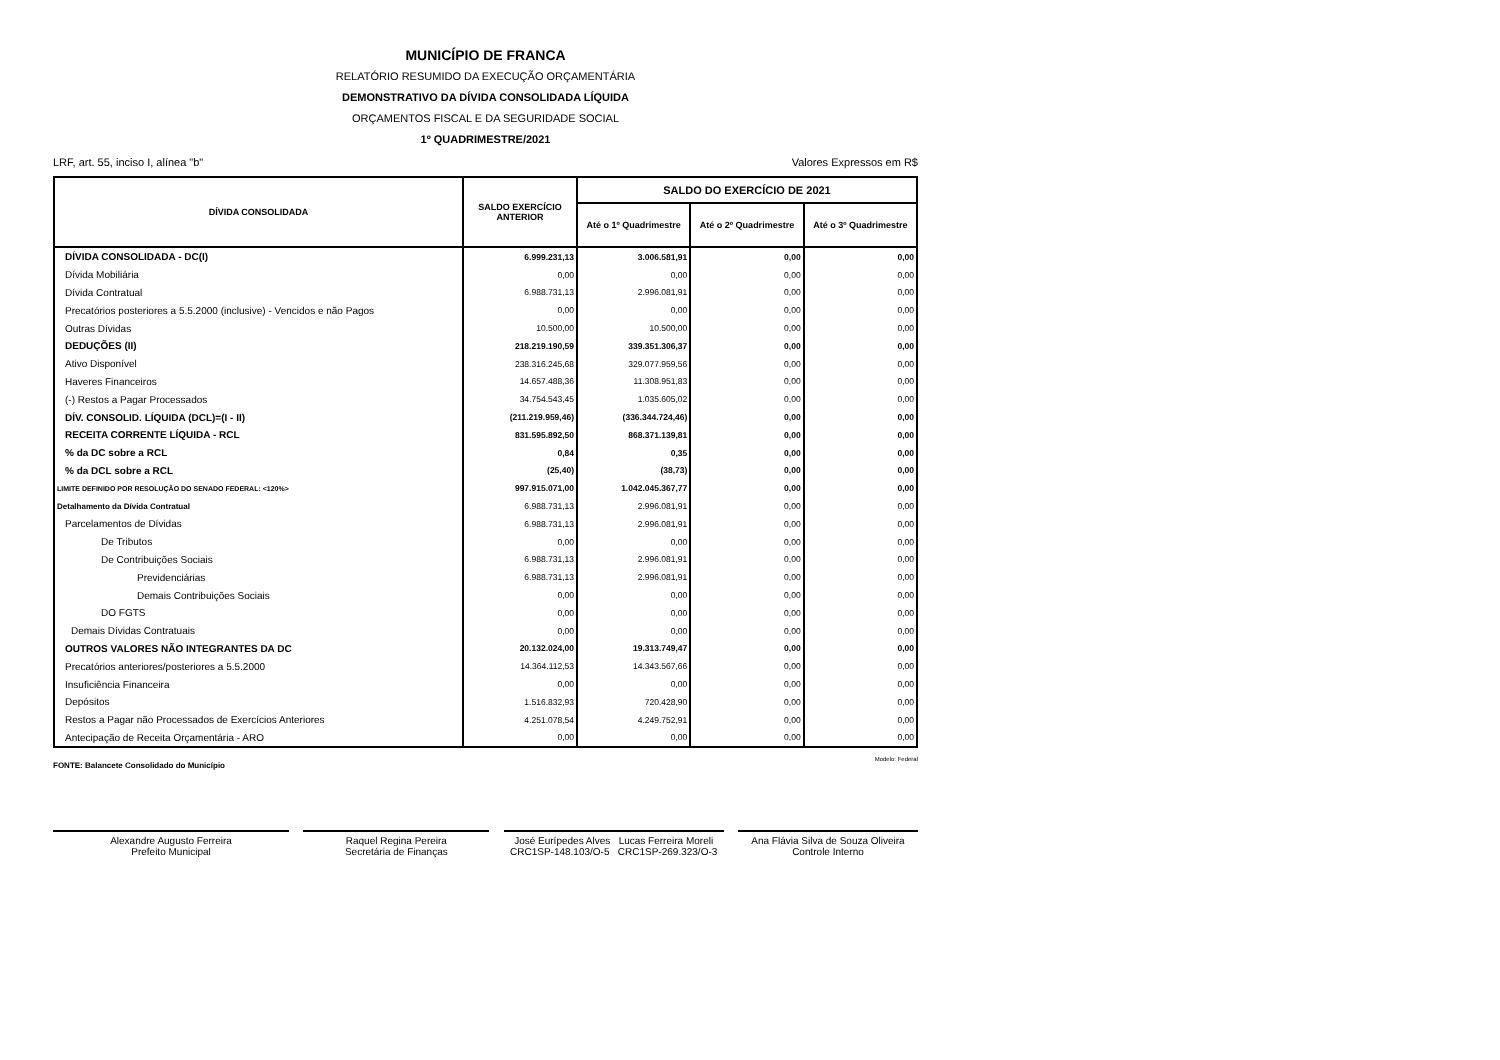MUNICÍPIO DE FRANCA
RELATÓRIO RESUMIDO DA EXECUÇÃO ORÇAMENTÁRIA
DEMONSTRATIVO DA DÍVIDA CONSOLIDADA LÍQUIDA
ORÇAMENTOS FISCAL E DA SEGURIDADE SOCIAL
1º QUADRIMESTRE/2021
LRF, art. 55, inciso I, alínea "b" Valores Expressos em R$
| DÍVIDA CONSOLIDADA | SALDO EXERCÍCIO ANTERIOR | SALDO DO EXERCÍCIO DE 2021 | | |
| --- | --- | --- | --- | --- |
| | | Até o 1º Quadrimestre | Até o 2º Quadrimestre | Até o 3º Quadrimestre |
| DÍVIDA CONSOLIDADA - DC(I) | 6.999.231,13 | 3.006.581,91 | 0,00 | 0,00 |
| Dívida Mobiliária | 0,00 | 0,00 | 0,00 | 0,00 |
| Dívida Contratual | 6.988.731,13 | 2.996.081,91 | 0,00 | 0,00 |
| Precatórios posteriores a 5.5.2000 (inclusive) - Vencidos e não Pagos | 0,00 | 0,00 | 0,00 | 0,00 |
| Outras Dívidas | 10.500,00 | 10.500,00 | 0,00 | 0,00 |
| DEDUÇÕES (II) | 218.219.190,59 | 339.351.306,37 | 0,00 | 0,00 |
| Ativo Disponível | 238.316.245,68 | 329.077.959,56 | 0,00 | 0,00 |
| Haveres Financeiros | 14.657.488,36 | 11.308.951,83 | 0,00 | 0,00 |
| (-) Restos a Pagar Processados | 34.754.543,45 | 1.035.605,02 | 0,00 | 0,00 |
| DÍV. CONSOLID. LÍQUIDA (DCL)=(I - II) | (211.219.959,46) | (336.344.724,46) | 0,00 | 0,00 |
| RECEITA CORRENTE LÍQUIDA - RCL | 831.595.892,50 | 868.371.139,81 | 0,00 | 0,00 |
| % da DC sobre a RCL | 0,84 | 0,35 | 0,00 | 0,00 |
| % da DCL sobre a RCL | (25,40) | (38,73) | 0,00 | 0,00 |
| LIMITE DEFINIDO POR RESOLUÇÃO DO SENADO FEDERAL: <120%> | 997.915.071,00 | 1.042.045.367,77 | 0,00 | 0,00 |
| Detalhamento da Dívida Contratual | 6.988.731,13 | 2.996.081,91 | 0,00 | 0,00 |
| Parcelamentos de Dívidas | 6.988.731,13 | 2.996.081,91 | 0,00 | 0,00 |
| De Tributos | 0,00 | 0,00 | 0,00 | 0,00 |
| De Contribuições Sociais | 6.988.731,13 | 2.996.081,91 | 0,00 | 0,00 |
| Previdenciárias | 6.988.731,13 | 2.996.081,91 | 0,00 | 0,00 |
| Demais Contribuições Sociais | 0,00 | 0,00 | 0,00 | 0,00 |
| DO FGTS | 0,00 | 0,00 | 0,00 | 0,00 |
| Demais Dívidas Contratuais | 0,00 | 0,00 | 0,00 | 0,00 |
| OUTROS VALORES NÃO INTEGRANTES DA DC | 20.132.024,00 | 19.313.749,47 | 0,00 | 0,00 |
| Precatórios anteriores/posteriores a 5.5.2000 | 14.364.112,53 | 14.343.567,66 | 0,00 | 0,00 |
| Insuficiência Financeira | 0,00 | 0,00 | 0,00 | 0,00 |
| Depósitos | 1.516.832,93 | 720.428,90 | 0,00 | 0,00 |
| Restos a Pagar não Processados de Exercícios Anteriores | 4.251.078,54 | 4.249.752,91 | 0,00 | 0,00 |
| Antecipação de Receita Orçamentária - ARO | 0,00 | 0,00 | 0,00 | 0,00 |
FONTE: Balancete Consolidado do Município Modelo: Federal
Alexandre Augusto Ferreira
Prefeito Municipal
Raquel Regina Pereira
Secretária de Finanças
José Eurípedes Alves Lucas Ferreira Moreli
CRC1SP-148.103/O-5 CRC1SP-269.323/O-3
Ana Flávia Silva de Souza Oliveira
Controle Interno